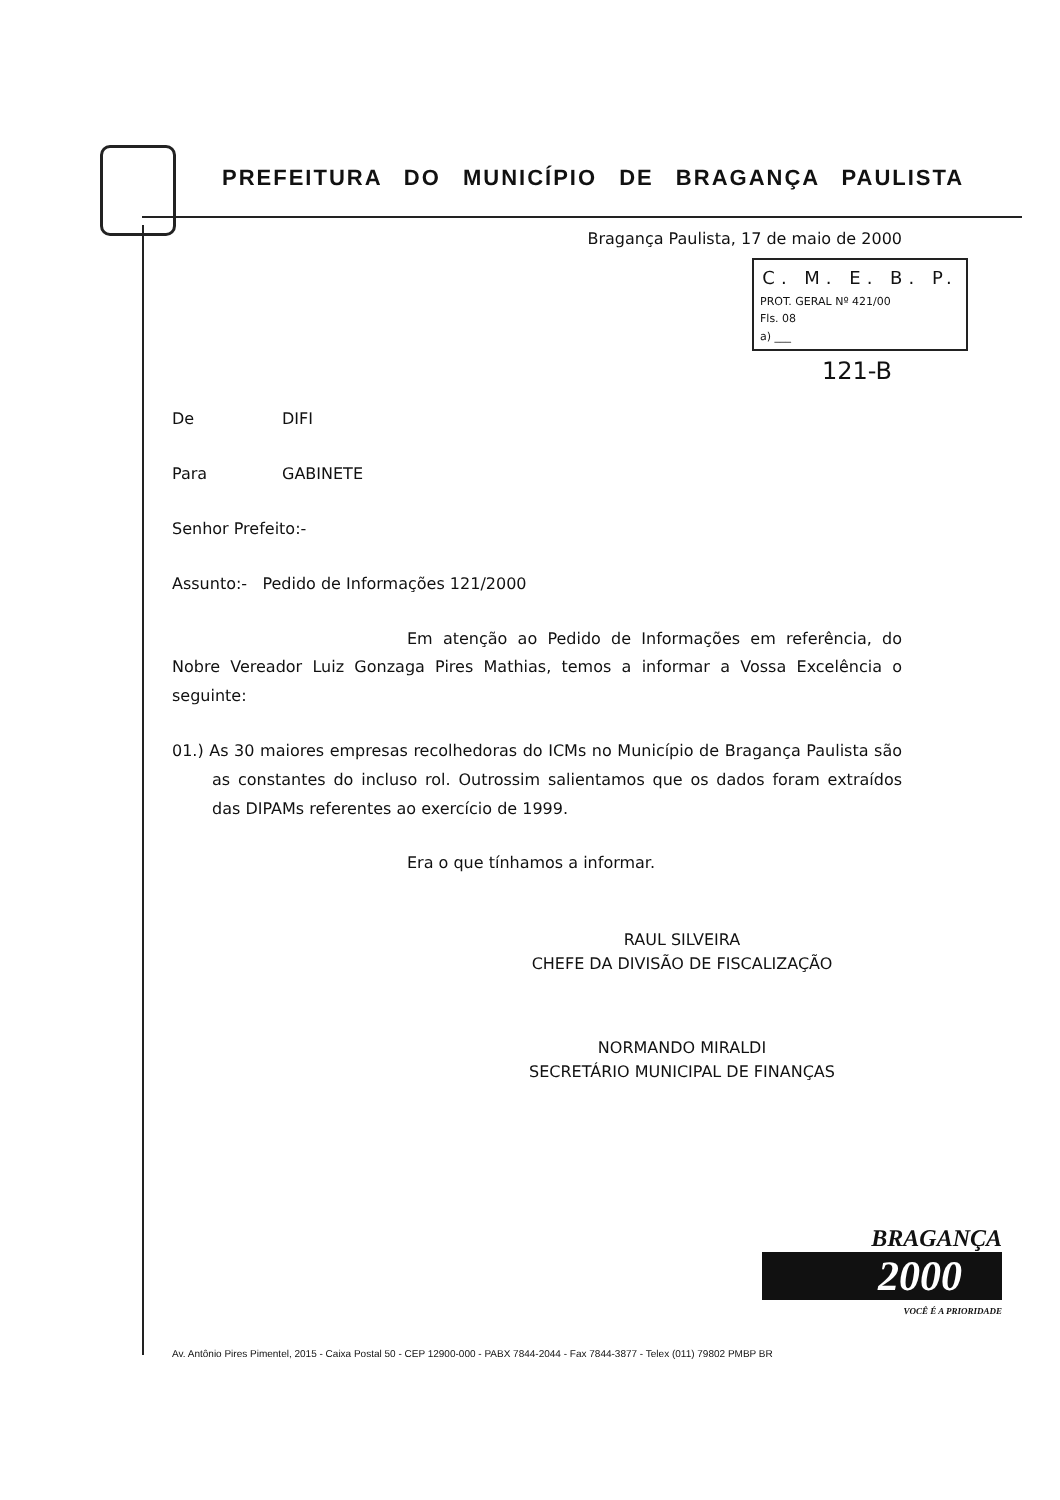PREFEITURA DO MUNICÍPIO DE BRAGANÇA PAULISTA
Bragança Paulista, 17 de maio de 2000
C. M. E. B. P.
PROT. GERAL Nº 421/00
Fls. 08
a) ___
121-B
De DIFI
Para GABINETE
Senhor Prefeito:-
Assunto:- Pedido de Informações 121/2000
Em atenção ao Pedido de Informações em referência, do Nobre Vereador Luiz Gonzaga Pires Mathias, temos a informar a Vossa Excelência o seguinte:
01.) As 30 maiores empresas recolhedoras do ICMs no Município de Bragança Paulista são as constantes do incluso rol. Outrossim salientamos que os dados foram extraídos das DIPAMs referentes ao exercício de 1999.
Era o que tínhamos a informar.
RAUL SILVEIRA
CHEFE DA DIVISÃO DE FISCALIZAÇÃO
NORMANDO MIRALDI
SECRETÁRIO MUNICIPAL DE FINANÇAS
BRAGANÇA
2000
VOCÊ É A PRIORIDADE
Av. Antônio Pires Pimentel, 2015 - Caixa Postal 50 - CEP 12900-000 - PABX 7844-2044 - Fax 7844-3877 - Telex (011) 79802 PMBP BR